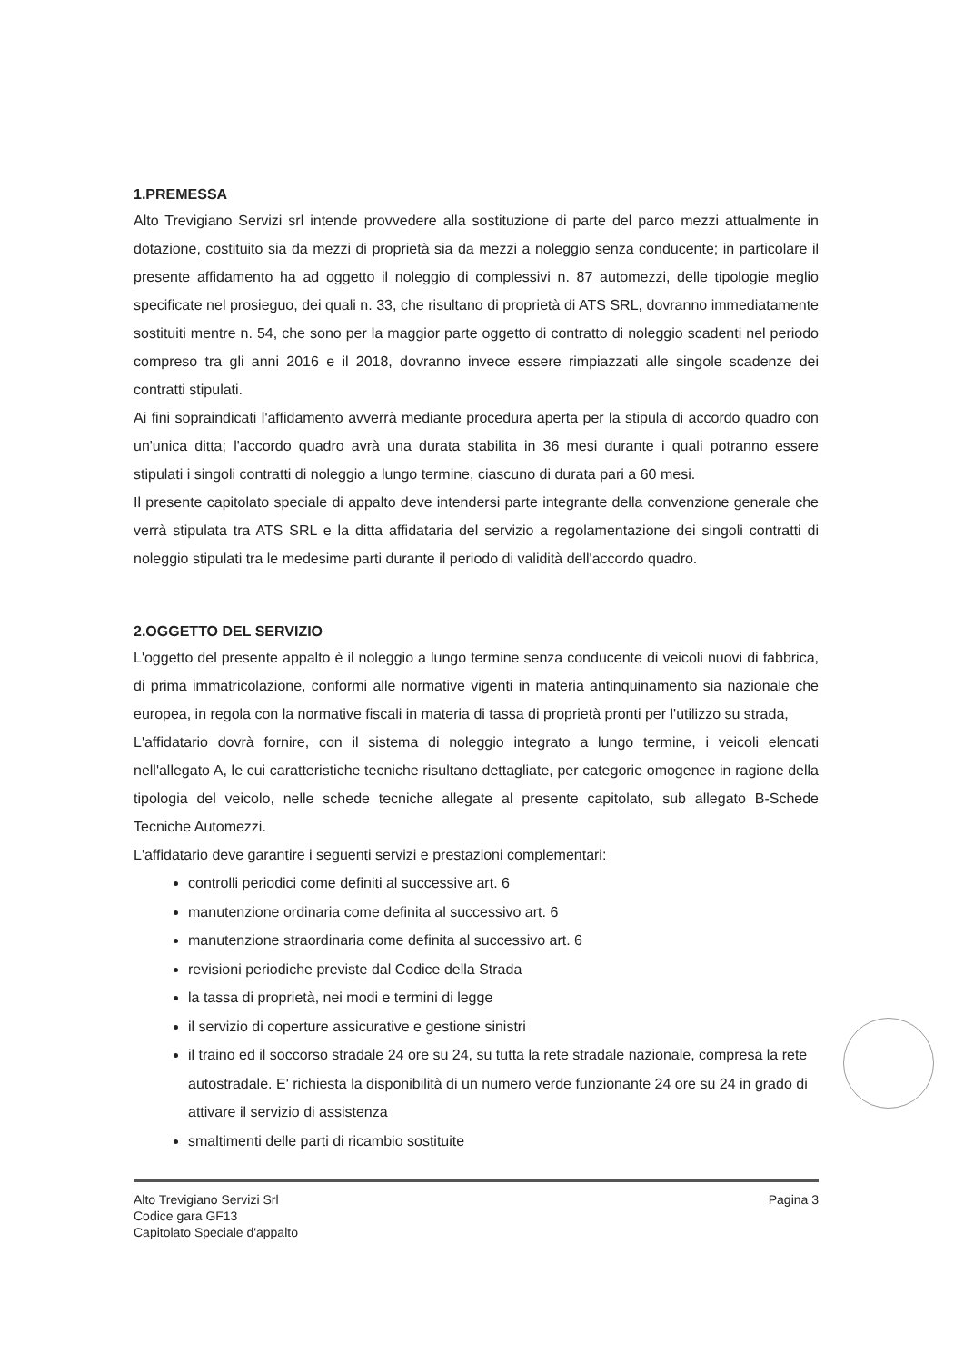1.PREMESSA
Alto Trevigiano Servizi srl intende provvedere alla sostituzione di parte del parco mezzi attualmente in dotazione, costituito sia da mezzi di proprietà sia da mezzi a noleggio senza conducente; in particolare il presente affidamento ha ad oggetto il noleggio di complessivi n. 87 automezzi, delle tipologie meglio specificate nel prosieguo, dei quali n. 33, che risultano di proprietà di ATS SRL, dovranno immediatamente sostituiti mentre n. 54, che sono per la maggior parte oggetto di contratto di noleggio scadenti nel periodo compreso tra gli anni 2016 e il 2018, dovranno invece essere rimpiazzati alle singole scadenze dei contratti stipulati.
Ai fini sopraindicati l'affidamento avverrà mediante procedura aperta per la stipula di accordo quadro con un'unica ditta; l'accordo quadro avrà una durata stabilita in 36 mesi durante i quali potranno essere stipulati i singoli contratti di noleggio a lungo termine, ciascuno di durata pari a 60 mesi.
Il presente capitolato speciale di appalto deve intendersi parte integrante della convenzione generale che verrà stipulata tra ATS SRL e la ditta affidataria del servizio a regolamentazione dei singoli contratti di noleggio stipulati tra le medesime parti durante il periodo di validità dell'accordo quadro.
2.OGGETTO DEL SERVIZIO
L'oggetto del presente appalto è il noleggio a lungo termine senza conducente di veicoli nuovi di fabbrica, di prima immatricolazione, conformi alle normative vigenti in materia antinquinamento sia nazionale che europea, in regola con la normative fiscali in materia di tassa di proprietà pronti per l'utilizzo su strada,
L'affidatario dovrà fornire, con il sistema di noleggio integrato a lungo termine, i veicoli elencati nell'allegato A, le cui caratteristiche tecniche risultano dettagliate, per categorie omogenee in ragione della tipologia del veicolo, nelle schede tecniche allegate al presente capitolato, sub allegato B-Schede Tecniche Automezzi.
L'affidatario deve garantire i seguenti servizi e prestazioni complementari:
controlli periodici come definiti al successive art. 6
manutenzione ordinaria come definita al successivo art. 6
manutenzione straordinaria come definita al successivo art. 6
revisioni periodiche previste dal Codice della Strada
la tassa di proprietà, nei modi e termini di legge
il servizio di coperture assicurative e gestione sinistri
il traino ed il soccorso stradale 24 ore su 24, su tutta la rete stradale nazionale, compresa la rete autostradale. E' richiesta la disponibilità di un numero verde funzionante 24 ore su 24 in grado di attivare il servizio di assistenza
smaltimenti delle parti di ricambio sostituite
Alto Trevigiano Servizi Srl
Codice gara GF13
Capitolato Speciale d'appalto
Pagina 3